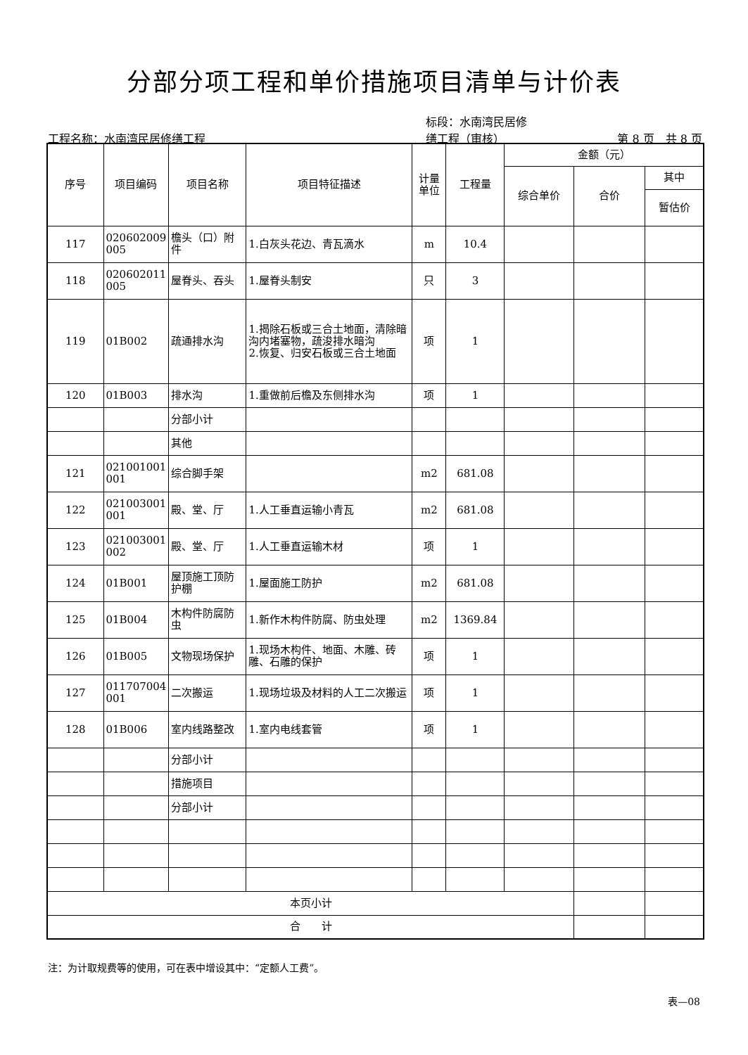分部分项工程和单价措施项目清单与计价表
工程名称：水南湾民居修缮工程 标段：水南湾民居修
缮工程（审核） 第 8 页　共 8 页
| 序号 | 项目编码 | 项目名称 | 项目特征描述 | 计量 单位 | 工程量 | 金额（元） | | |
| --- | --- | --- | --- | --- | --- | --- | --- | --- |
| | | | | | | 综合单价 | 合价 | 其中 |
| | | | | | | | | 暂估价 |
| 117 | 020602009 005 | 檐头（口）附件 | 1.白灰头花边、青瓦滴水 | m | 10.4 | | | |
| 118 | 020602011 005 | 屋脊头、吞头 | 1.屋脊头制安 | 只 | 3 | | | |
| 119 | 01B002 | 疏通排水沟 | 1.揭除石板或三合土地面，清除暗沟内堵塞物，疏浚排水暗沟 2.恢复、归安石板或三合土地面 | 项 | 1 | | | |
| 120 | 01B003 | 排水沟 | 1.重做前后檐及东侧排水沟 | 项 | 1 | | | |
| | | 分部小计 | | | | | | |
| | | 其他 | | | | | | |
| 121 | 021001001 001 | 综合脚手架 | | m2 | 681.08 | | | |
| 122 | 021003001 001 | 殿、堂、厅 | 1.人工垂直运输小青瓦 | m2 | 681.08 | | | |
| 123 | 021003001 002 | 殿、堂、厅 | 1.人工垂直运输木材 | 项 | 1 | | | |
| 124 | 01B001 | 屋顶施工顶防护棚 | 1.屋面施工防护 | m2 | 681.08 | | | |
| 125 | 01B004 | 木构件防腐防虫 | 1.新作木构件防腐、防虫处理 | m2 | 1369.84 | | | |
| 126 | 01B005 | 文物现场保护 | 1.现场木构件、地面、木雕、砖雕、石雕的保护 | 项 | 1 | | | |
| 127 | 011707004 001 | 二次搬运 | 1.现场垃圾及材料的人工二次搬运 | 项 | 1 | | | |
| 128 | 01B006 | 室内线路整改 | 1.室内电线套管 | 项 | 1 | | | |
| | | 分部小计 | | | | | | |
| | | 措施项目 | | | | | | |
| | | 分部小计 | | | | | | |
| 本页小计 | | | | | | | | |
| 合 计 | | | | | | | | |
注：为计取规费等的使用，可在表中增设其中：“定额人工费”。
表—08